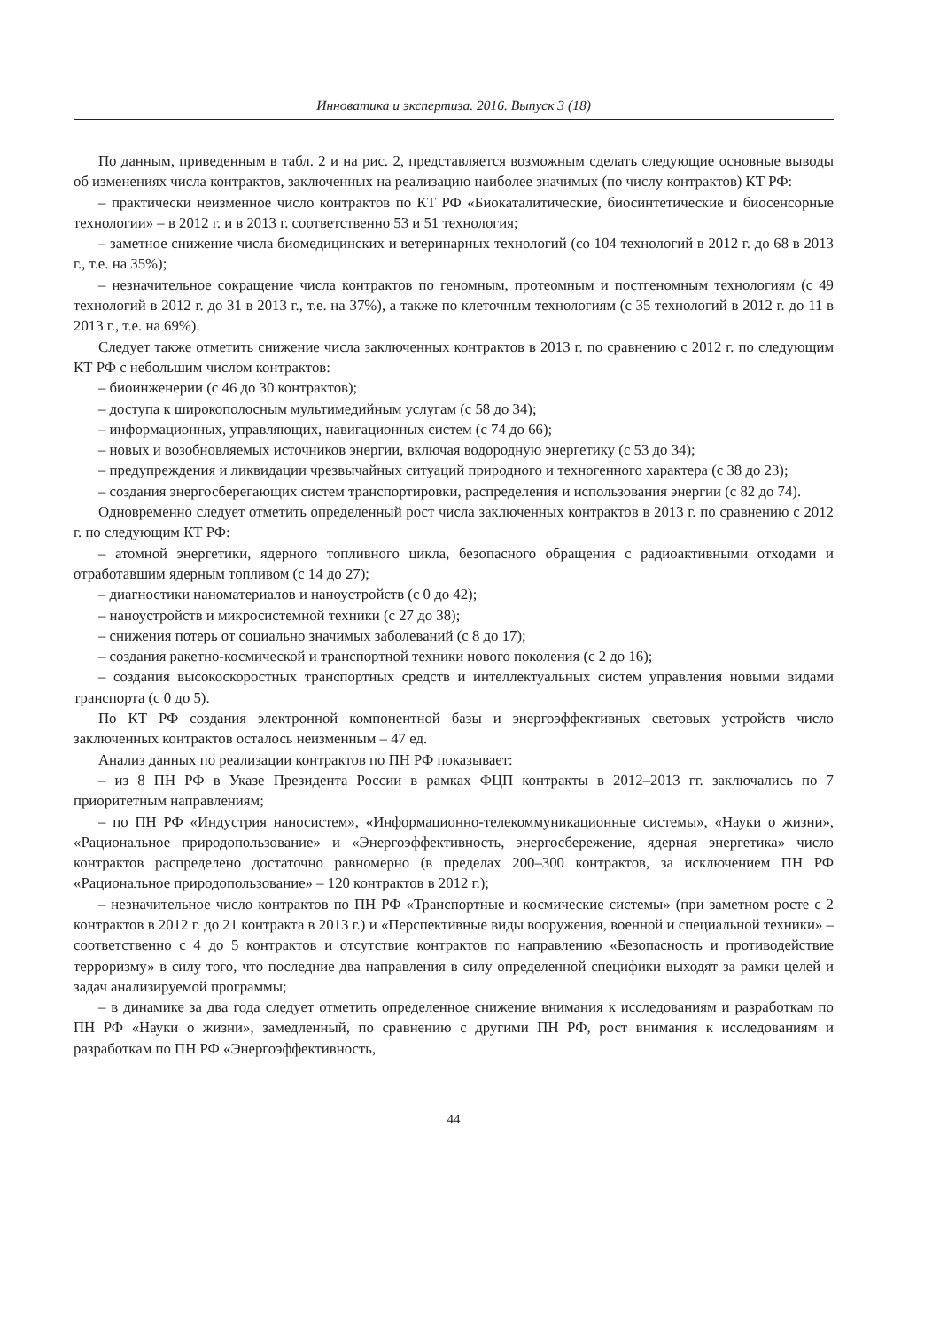Инноватика и экспертиза. 2016. Выпуск 3 (18)
По данным, приведенным в табл. 2 и на рис. 2, представляется возможным сделать следующие основные выводы об изменениях числа контрактов, заключенных на реализацию наиболее значимых (по числу контрактов) КТ РФ:
– практически неизменное число контрактов по КТ РФ «Биокаталитические, биосинтетические и биосенсорные технологии» – в 2012 г. и в 2013 г. соответственно 53 и 51 технология;
– заметное снижение числа биомедицинских и ветеринарных технологий (со 104 технологий в 2012 г. до 68 в 2013 г., т.е. на 35%);
– незначительное сокращение числа контрактов по геномным, протеомным и постгеномным технологиям (с 49 технологий в 2012 г. до 31 в 2013 г., т.е. на 37%), а также по клеточным технологиям (с 35 технологий в 2012 г. до 11 в 2013 г., т.е. на 69%).
Следует также отметить снижение числа заключенных контрактов в 2013 г. по сравнению с 2012 г. по следующим КТ РФ с небольшим числом контрактов:
– биоинженерии (с 46 до 30 контрактов);
– доступа к широкополосным мультимедийным услугам (с 58 до 34);
– информационных, управляющих, навигационных систем (с 74 до 66);
– новых и возобновляемых источников энергии, включая водородную энергетику (с 53 до 34);
– предупреждения и ликвидации чрезвычайных ситуаций природного и техногенного характера (с 38 до 23);
– создания энергосберегающих систем транспортировки, распределения и использования энергии (с 82 до 74).
Одновременно следует отметить определенный рост числа заключенных контрактов в 2013 г. по сравнению с 2012 г. по следующим КТ РФ:
– атомной энергетики, ядерного топливного цикла, безопасного обращения с радиоактивными отходами и отработавшим ядерным топливом (с 14 до 27);
– диагностики наноматериалов и наноустройств (с 0 до 42);
– наноустройств и микросистемной техники (с 27 до 38);
– снижения потерь от социально значимых заболеваний (с 8 до 17);
– создания ракетно-космической и транспортной техники нового поколения (с 2 до 16);
– создания высокоскоростных транспортных средств и интеллектуальных систем управления новыми видами транспорта (с 0 до 5).
По КТ РФ создания электронной компонентной базы и энергоэффективных световых устройств число заключенных контрактов осталось неизменным – 47 ед.
Анализ данных по реализации контрактов по ПН РФ показывает:
– из 8 ПН РФ в Указе Президента России в рамках ФЦП контракты в 2012–2013 гг. заключались по 7 приоритетным направлениям;
– по ПН РФ «Индустрия наносистем», «Информационно-телекоммуникационные системы», «Науки о жизни», «Рациональное природопользование» и «Энергоэффективность, энергосбережение, ядерная энергетика» число контрактов распределено достаточно равномерно (в пределах 200–300 контрактов, за исключением ПН РФ «Рациональное природопользование» – 120 контрактов в 2012 г.);
– незначительное число контрактов по ПН РФ «Транспортные и космические системы» (при заметном росте с 2 контрактов в 2012 г. до 21 контракта в 2013 г.) и «Перспективные виды вооружения, военной и специальной техники» – соответственно с 4 до 5 контрактов и отсутствие контрактов по направлению «Безопасность и противодействие терроризму» в силу того, что последние два направления в силу определенной специфики выходят за рамки целей и задач анализируемой программы;
– в динамике за два года следует отметить определенное снижение внимания к исследованиям и разработкам по ПН РФ «Науки о жизни», замедленный, по сравнению с другими ПН РФ, рост внимания к исследованиям и разработкам по ПН РФ «Энергоэффективность,
44